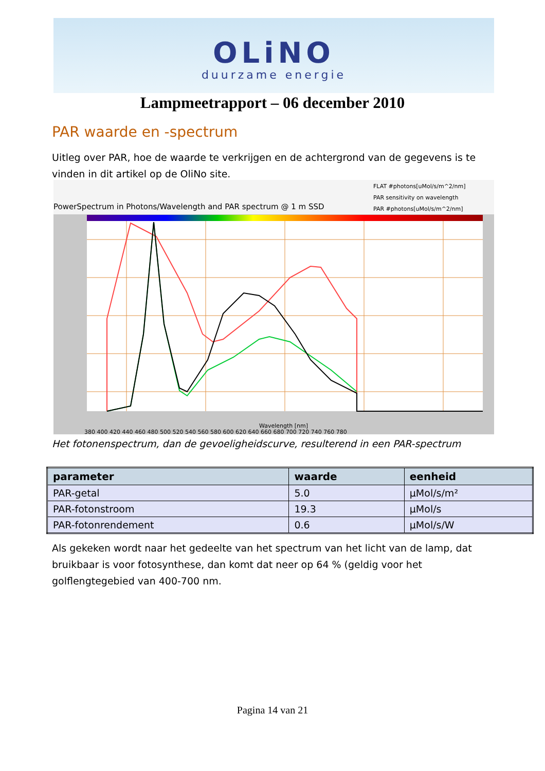OLiNO
duurzame energie
Lampmeetrapport – 06 december 2010
PAR waarde en -spectrum
Uitleg over PAR, hoe de waarde te verkrijgen en de achtergrond van de gegevens is te vinden in dit artikel op de OliNo site.
PowerSpectrum in Photons/Wavelength and PAR spectrum @ 1 m SSD
FLAT #photons[uMol/s/m^2/nm]
PAR sensitivity on wavelength
PAR #photons[uMol/s/m^2/nm]
380 400 420 440 460 480 500 520 540 560 580 600 620 640 660 680 700 720 740 760 780
Wavelength [nm]
Het fotonenspectrum, dan de gevoeligheidscurve, resulterend in een PAR-spectrum
| parameter | waarde | eenheid |
| --- | --- | --- |
| PAR-getal | 5.0 | µMol/s/m² |
| PAR-fotonstroom | 19.3 | µMol/s |
| PAR-fotonrendement | 0.6 | µMol/s/W |
Als gekeken wordt naar het gedeelte van het spectrum van het licht van de lamp, dat bruikbaar is voor fotosynthese, dan komt dat neer op 64 % (geldig voor het golflengtegebied van 400-700 nm.
Pagina 14 van 21